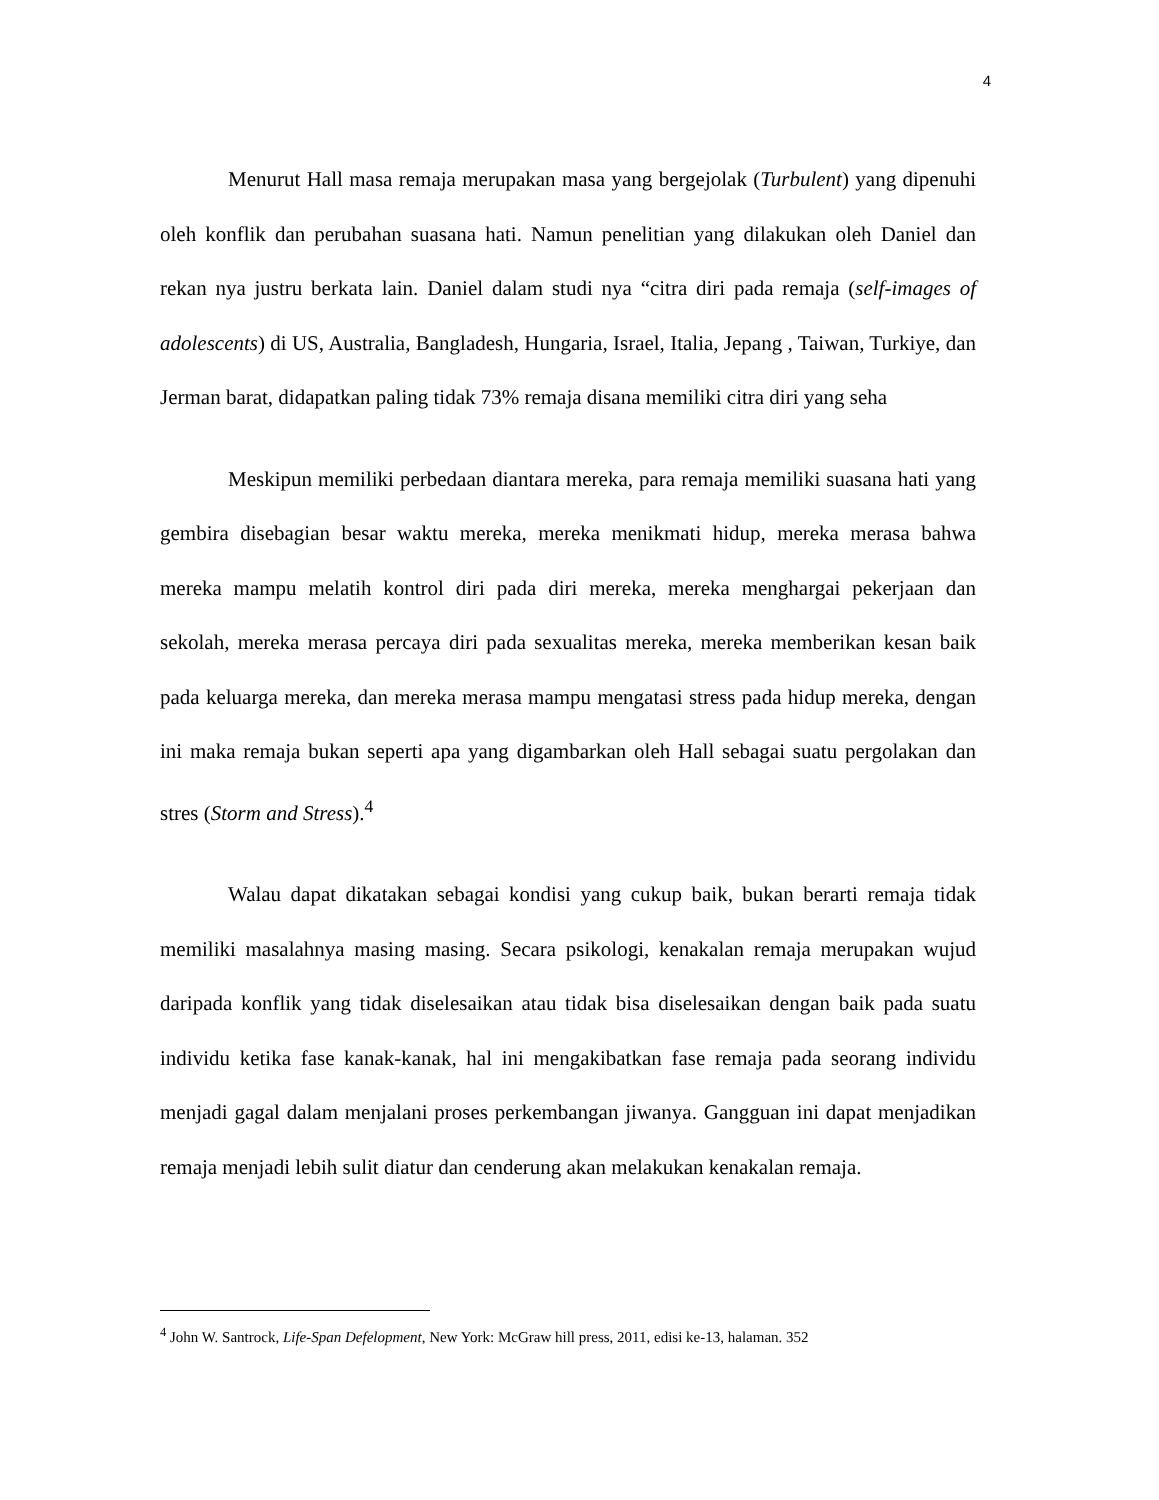4
Menurut Hall masa remaja merupakan masa yang bergejolak (Turbulent) yang dipenuhi oleh konflik dan perubahan suasana hati. Namun penelitian yang dilakukan oleh Daniel dan rekan nya justru berkata lain. Daniel dalam studi nya “citra diri pada remaja (self-images of adolescents) di US, Australia, Bangladesh, Hungaria, Israel, Italia, Jepang , Taiwan, Turkiye, dan Jerman barat, didapatkan paling tidak 73% remaja disana memiliki citra diri yang seha
Meskipun memiliki perbedaan diantara mereka, para remaja memiliki suasana hati yang gembira disebagian besar waktu mereka, mereka menikmati hidup, mereka merasa bahwa mereka mampu melatih kontrol diri pada diri mereka, mereka menghargai pekerjaan dan sekolah, mereka merasa percaya diri pada sexualitas mereka, mereka memberikan kesan baik pada keluarga mereka, dan mereka merasa mampu mengatasi stress pada hidup mereka, dengan ini maka remaja bukan seperti apa yang digambarkan oleh Hall sebagai suatu pergolakan dan stres (Storm and Stress).<sup>4</sup>
Walau dapat dikatakan sebagai kondisi yang cukup baik, bukan berarti remaja tidak memiliki masalahnya masing masing. Secara psikologi, kenakalan remaja merupakan wujud daripada konflik yang tidak diselesaikan atau tidak bisa diselesaikan dengan baik pada suatu individu ketika fase kanak-kanak, hal ini mengakibatkan fase remaja pada seorang individu menjadi gagal dalam menjalani proses perkembangan jiwanya. Gangguan ini dapat menjadikan remaja menjadi lebih sulit diatur dan cenderung akan melakukan kenakalan remaja.
<sup>4</sup> John W. Santrock, Life-Span Defelopment, New York: McGraw hill press, 2011, edisi ke-13, halaman. 352